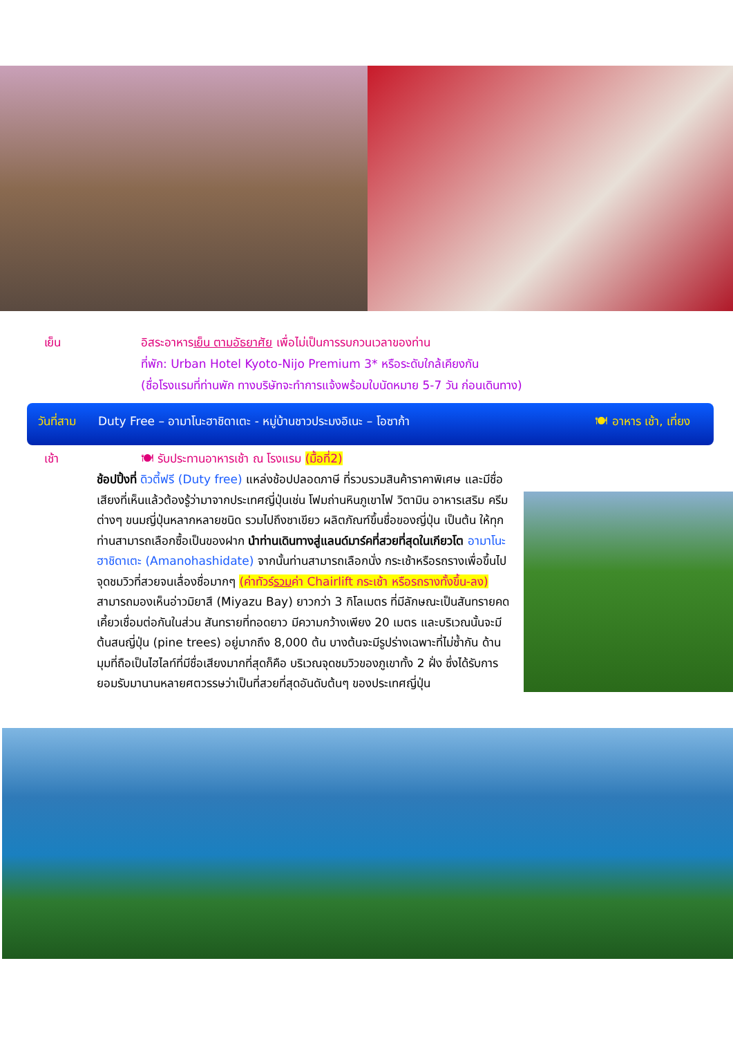เย็น อิสระอาหารเย็น ตามอัธยาศัย เพื่อไม่เป็นการรบกวนเวลาของท่าน
ที่พัก: Urban Hotel Kyoto-Nijo Premium 3* หรือระดับใกล้เคียงกัน
(ชื่อโรงแรมที่ท่านพัก ทางบริษัทจะทำการแจ้งพร้อมใบนัดหมาย 5-7 วัน ก่อนเดินทาง)
วันที่สาม Duty Free – อามาโนะฮาชิดาเตะ - หมู่บ้านชาวประมงอิเนะ – โอซาก้า 🍽 อาหาร เช้า, เที่ยง
เช้า 🍽 รับประทานอาหารเช้า ณ โรงแรม (มื้อที่2)
ช้อปปิ้งที่ ดิวตี้ฟรี (Duty free) แหล่งช้อปปลอดภาษี ที่รวบรวมสินค้าราคาพิเศษ และมีชื่อเสียงที่เห็นแล้วต้องรู้ว่ามาจากประเทศญี่ปุ่นเช่น โฟมถ่านหินภูเขาไฟ วิตามิน อาหารเสริม ครีมต่างๆ ขนมญี่ปุ่นหลากหลายชนิด รวมไปถึงชาเขียว ผลิตภัณฑ์ขึ้นชื่อของญี่ปุ่น เป็นต้น ให้ทุกท่านสามารถเลือกซื้อเป็นของฝาก นำท่านเดินทางสู่แลนด์มาร์คที่สวยที่สุดในเกียวโต อามาโนะฮาชิดาเตะ (Amanohashidate) จากนั้นท่านสามารถเลือกนั่ง กระเช้าหรือรถรางเพื่อขึ้นไปจุดชมวิวที่สวยจนเลื่องชื่อมากๆ (ค่าทัวร์รวมค่า Chairlift กระเช้า หรือรถรางทั้งขึ้น-ลง) สามารถมองเห็นอ่าวมิยาสึ (Miyazu Bay) ยาวกว่า 3 กิโลเมตร ที่มีลักษณะเป็นสันทรายคดเคี้ยวเชื่อมต่อกันในส่วน สันทรายที่ทอดยาว มีความกว้างเพียง 20 เมตร และบริเวณนั้นจะมีต้นสนญี่ปุ่น (pine trees) อยู่มากถึง 8,000 ต้น บางต้นจะมีรูปร่างเฉพาะที่ไม่ซ้ำกัน ด้านมุมที่ถือเป็นไฮไลท์ที่มีชื่อเสียงมากที่สุดก็คือ บริเวณจุดชมวิวของภูเขาทั้ง 2 ฝั่ง ซึ่งได้รับการยอมรับมานานหลายศตวรรษว่าเป็นที่สวยที่สุดอันดับต้นๆ ของประเทศญี่ปุ่น